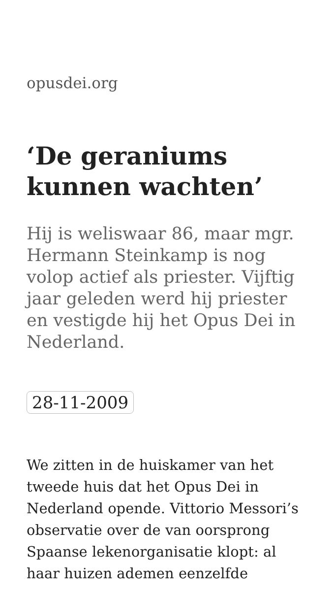opusdei.org
‘De geraniums kunnen wachten’
Hij is weliswaar 86, maar mgr. Hermann Steinkamp is nog volop actief als priester. Vijftig jaar geleden werd hij priester en vestigde hij het Opus Dei in Nederland.
28-11-2009
We zitten in de huiskamer van het tweede huis dat het Opus Dei in Nederland opende. Vittorio Messori’s observatie over de van oorsprong Spaanse lekenorganisatie klopt: al haar huizen ademen eenzelfde